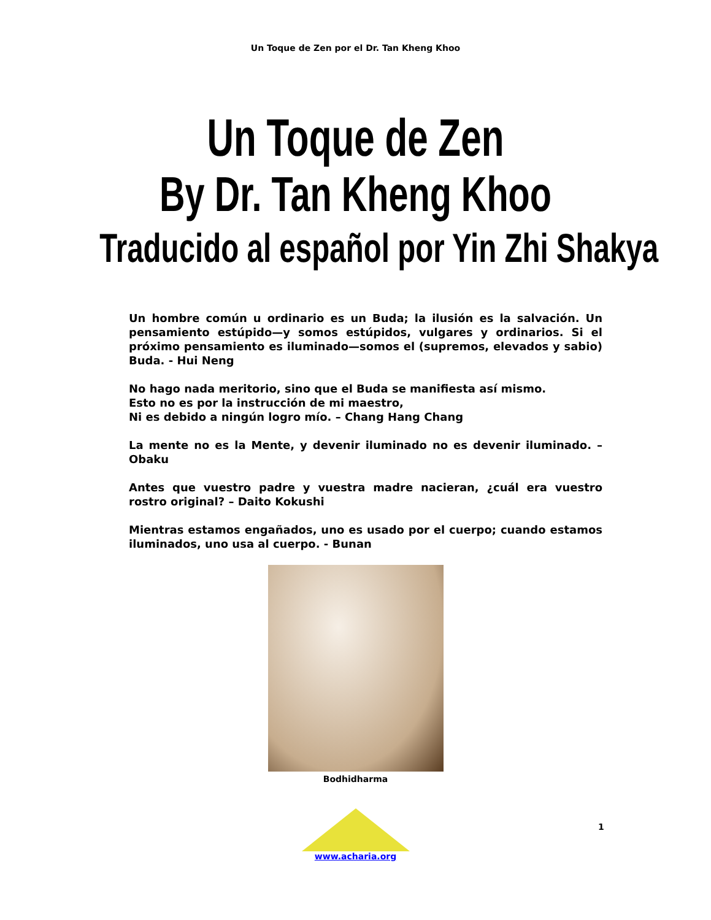Un Toque de Zen por el Dr. Tan Kheng Khoo
Un Toque de Zen
By Dr. Tan Kheng Khoo
Traducido al español por Yin Zhi Shakya
Un hombre común u ordinario es un Buda; la ilusión es la salvación. Un pensamiento estúpido—y somos estúpidos, vulgares y ordinarios. Si el próximo pensamiento es iluminado—somos el (supremos, elevados y sabio) Buda. - Hui Neng
No hago nada meritorio, sino que el Buda se manifiesta así mismo.
Esto no es por la instrucción de mi maestro,
Ni es debido a ningún logro mío. – Chang Hang Chang
La mente no es la Mente, y devenir iluminado no es devenir iluminado. – Obaku
Antes que vuestro padre y vuestra madre nacieran, ¿cuál era vuestro rostro original? – Daito Kokushi
Mientras estamos engañados, uno es usado por el cuerpo; cuando estamos iluminados, uno usa al cuerpo. - Bunan
Bodhidharma
1
www.acharia.org